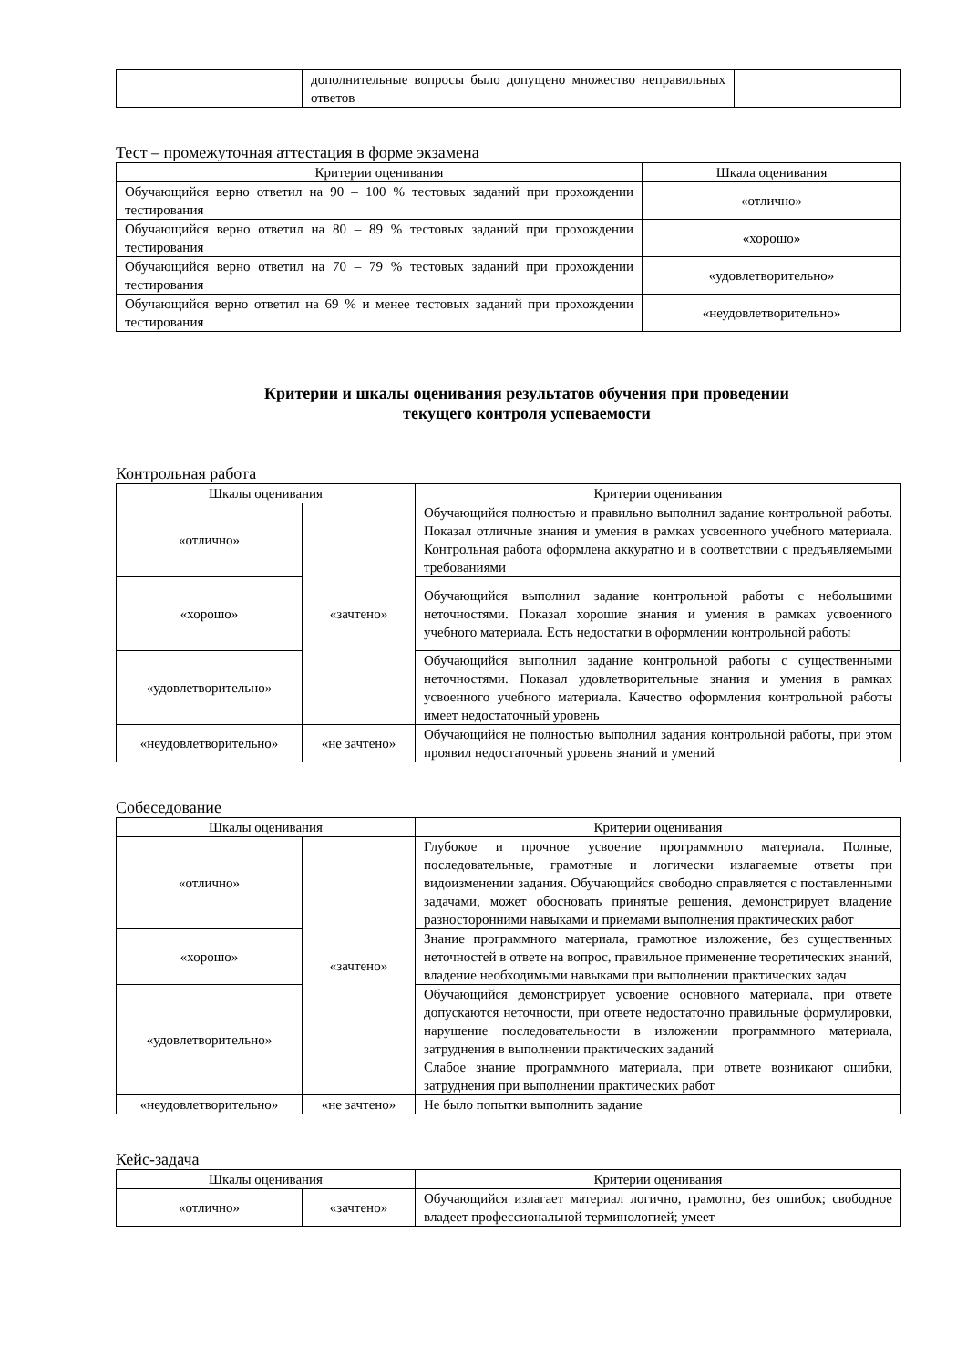| | дополнительные вопросы было допущено множество неправильных ответов | |
Тест – промежуточная аттестация в форме экзамена
| Критерии оценивания | Шкала оценивания |
| --- | --- |
| Обучающийся верно ответил на 90 – 100 % тестовых заданий при прохождении тестирования | «отлично» |
| Обучающийся верно ответил на 80 – 89 % тестовых заданий при прохождении тестирования | «хорошо» |
| Обучающийся верно ответил на 70 – 79 % тестовых заданий при прохождении тестирования | «удовлетворительно» |
| Обучающийся верно ответил на 69 % и менее тестовых заданий при прохождении тестирования | «неудовлетворительно» |
Критерии и шкалы оценивания результатов обучения при проведении
текущего контроля успеваемости
Контрольная работа
| Шкалы оценивания | | Критерии оценивания |
| --- | --- | --- |
| «отлично» | «зачтено» | Обучающийся полностью и правильно выполнил задание контрольной работы. Показал отличные знания и умения в рамках усвоенного учебного материала. Контрольная работа оформлена аккуратно и в соответствии с предъявляемыми требованиями |
| «хорошо» | | Обучающийся выполнил задание контрольной работы с небольшими неточностями. Показал хорошие знания и умения в рамках усвоенного учебного материала. Есть недостатки в оформлении контрольной работы |
| «удовлетворительно» | | Обучающийся выполнил задание контрольной работы с существенными неточностями. Показал удовлетворительные знания и умения в рамках усвоенного учебного материала. Качество оформления контрольной работы имеет недостаточный уровень |
| «неудовлетворительно» | «не зачтено» | Обучающийся не полностью выполнил задания контрольной работы, при этом проявил недостаточный уровень знаний и умений |
Собеседование
| Шкалы оценивания | | Критерии оценивания |
| --- | --- | --- |
| «отлично» | «зачтено» | Глубокое и прочное усвоение программного материала. Полные, последовательные, грамотные и логически излагаемые ответы при видоизменении задания. Обучающийся свободно справляется с поставленными задачами, может обосновать принятые решения, демонстрирует владение разносторонними навыками и приемами выполнения практических работ |
| «хорошо» | | Знание программного материала, грамотное изложение, без существенных неточностей в ответе на вопрос, правильное применение теоретических знаний, владение необходимыми навыками при выполнении практических задач |
| «удовлетворительно» | | Обучающийся демонстрирует усвоение основного материала, при ответе допускаются неточности, при ответе недостаточно правильные формулировки, нарушение последовательности в изложении программного материала, затруднения в выполнении практических заданий Слабое знание программного материала, при ответе возникают ошибки, затруднения при выполнении практических работ |
| «неудовлетворительно» | «не зачтено» | Не было попытки выполнить задание |
Кейс-задача
| Шкалы оценивания | | Критерии оценивания |
| --- | --- | --- |
| «отлично» | «зачтено» | Обучающийся излагает материал логично, грамотно, без ошибок; свободное владеет профессиональной терминологией; умеет |